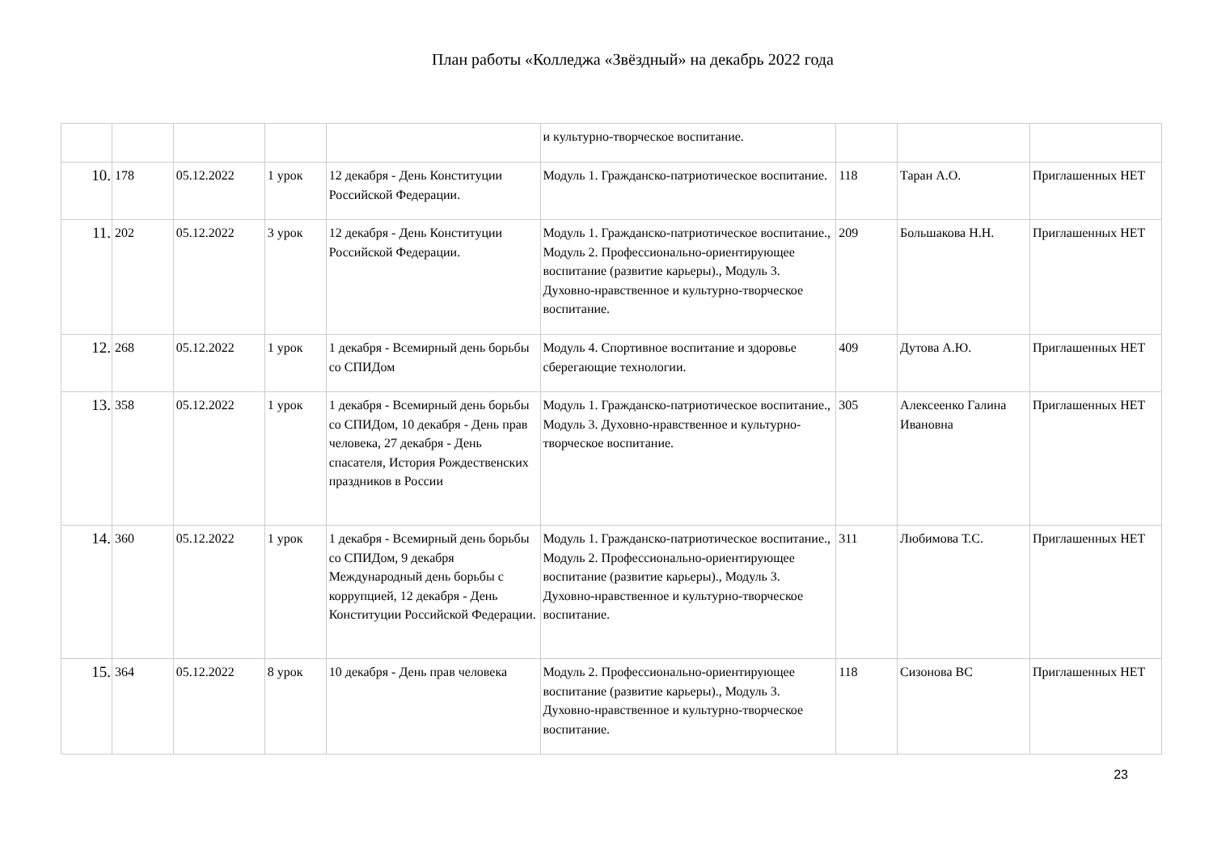План работы «Колледжа «Звёздный» на декабрь 2022 года
| | | | | | и культурно-творческое воспитание. | | | |
| 10. | 178 | 05.12.2022 | 1 урок | 12 декабря - День Конституции Российской Федерации. | Модуль 1. Гражданско-патриотическое воспитание. | 118 | Таран А.О. | Приглашенных НЕТ |
| 11. | 202 | 05.12.2022 | 3 урок | 12 декабря - День Конституции Российской Федерации. | Модуль 1. Гражданско-патриотическое воспитание., Модуль 2. Профессионально-ориентирующее воспитание (развитие карьеры)., Модуль 3. Духовно-нравственное и культурно-творческое воспитание. | 209 | Большакова Н.Н. | Приглашенных НЕТ |
| 12. | 268 | 05.12.2022 | 1 урок | 1 декабря - Всемирный день борьбы со СПИДом | Модуль 4. Спортивное воспитание и здоровье сберегающие технологии. | 409 | Дутова А.Ю. | Приглашенных НЕТ |
| 13. | 358 | 05.12.2022 | 1 урок | 1 декабря - Всемирный день борьбы со СПИДом, 10 декабря - День прав человека, 27 декабря - День спасателя, История Рождественских праздников в России | Модуль 1. Гражданско-патриотическое воспитание., Модуль 3. Духовно-нравственное и культурно-творческое воспитание. | 305 | Алексеенко Галина Ивановна | Приглашенных НЕТ |
| 14. | 360 | 05.12.2022 | 1 урок | 1 декабря - Всемирный день борьбы со СПИДом, 9 декабря Международный день борьбы с коррупцией, 12 декабря - День Конституции Российской Федерации. | Модуль 1. Гражданско-патриотическое воспитание., Модуль 2. Профессионально-ориентирующее воспитание (развитие карьеры)., Модуль 3. Духовно-нравственное и культурно-творческое воспитание. | 311 | Любимова Т.С. | Приглашенных НЕТ |
| 15. | 364 | 05.12.2022 | 8 урок | 10 декабря - День прав человека | Модуль 2. Профессионально-ориентирующее воспитание (развитие карьеры)., Модуль 3. Духовно-нравственное и культурно-творческое воспитание. | 118 | Сизонова ВС | Приглашенных НЕТ |
23